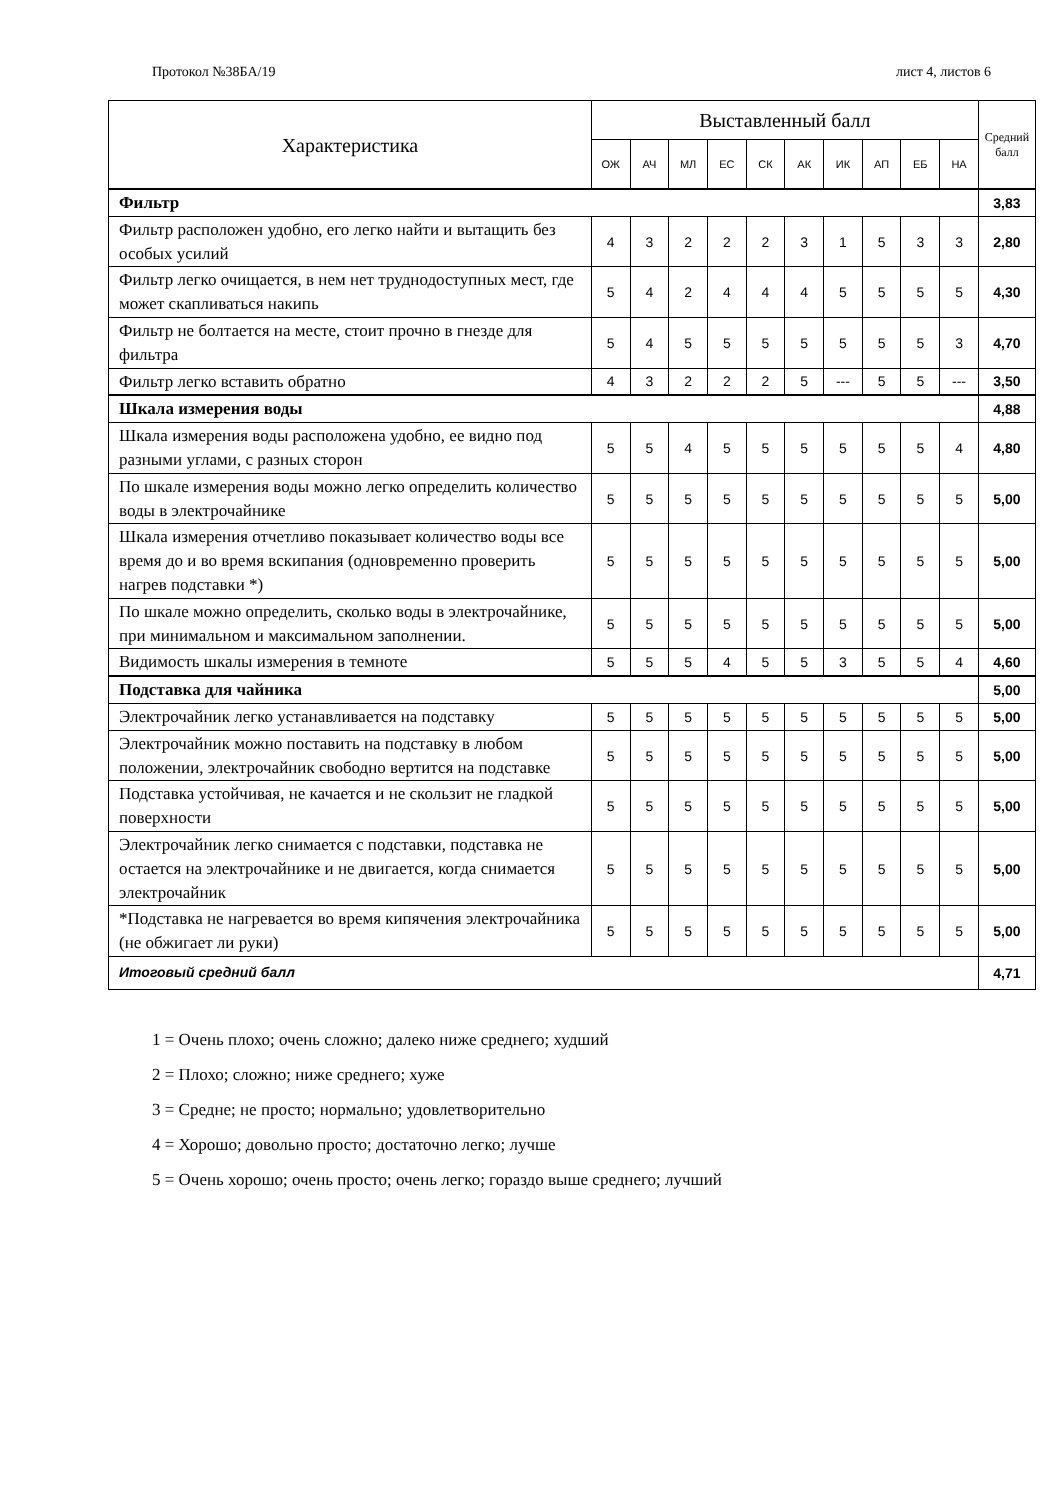Протокол №38БА/19 лист 4, листов 6
| Характеристика | Выставленный балл | | | | | | | | | | Средний балл |
| --- | --- | --- | --- | --- | --- | --- | --- | --- | --- | --- | --- |
| | ОЖ | АЧ | МЛ | ЕС | СК | АК | ИК | АП | ЕБ | НА | |
| Фильтр | | | | | | | | | | | 3,83 |
| Фильтр расположен удобно, его легко найти и вытащить без особых усилий | 4 | 3 | 2 | 2 | 2 | 3 | 1 | 5 | 3 | 3 | 2,80 |
| Фильтр легко очищается, в нем нет труднодоступных мест, где может скапливаться накипь | 5 | 4 | 2 | 4 | 4 | 4 | 5 | 5 | 5 | 5 | 4,30 |
| Фильтр не болтается на месте, стоит прочно в гнезде для фильтра | 5 | 4 | 5 | 5 | 5 | 5 | 5 | 5 | 5 | 3 | 4,70 |
| Фильтр легко вставить обратно | 4 | 3 | 2 | 2 | 2 | 5 | --- | 5 | 5 | --- | 3,50 |
| Шкала измерения воды | | | | | | | | | | | 4,88 |
| Шкала измерения воды расположена удобно, ее видно под разными углами, с разных сторон | 5 | 5 | 4 | 5 | 5 | 5 | 5 | 5 | 5 | 4 | 4,80 |
| По шкале измерения воды можно легко определить количество воды в электрочайнике | 5 | 5 | 5 | 5 | 5 | 5 | 5 | 5 | 5 | 5 | 5,00 |
| Шкала измерения отчетливо показывает количество воды все время до и во время вскипания (одновременно проверить нагрев подставки *) | 5 | 5 | 5 | 5 | 5 | 5 | 5 | 5 | 5 | 5 | 5,00 |
| По шкале можно определить, сколько воды в электрочайнике, при минимальном и максимальном заполнении. | 5 | 5 | 5 | 5 | 5 | 5 | 5 | 5 | 5 | 5 | 5,00 |
| Видимость шкалы измерения в темноте | 5 | 5 | 5 | 4 | 5 | 5 | 3 | 5 | 5 | 4 | 4,60 |
| Подставка для чайника | | | | | | | | | | | 5,00 |
| Электрочайник легко устанавливается на подставку | 5 | 5 | 5 | 5 | 5 | 5 | 5 | 5 | 5 | 5 | 5,00 |
| Электрочайник можно поставить на подставку в любом положении, электрочайник свободно вертится на подставке | 5 | 5 | 5 | 5 | 5 | 5 | 5 | 5 | 5 | 5 | 5,00 |
| Подставка устойчивая, не качается и не скользит не гладкой поверхности | 5 | 5 | 5 | 5 | 5 | 5 | 5 | 5 | 5 | 5 | 5,00 |
| Электрочайник легко снимается с подставки, подставка не остается на электрочайнике и не двигается, когда снимается электрочайник | 5 | 5 | 5 | 5 | 5 | 5 | 5 | 5 | 5 | 5 | 5,00 |
| *Подставка не нагревается во время кипячения электрочайника (не обжигает ли руки) | 5 | 5 | 5 | 5 | 5 | 5 | 5 | 5 | 5 | 5 | 5,00 |
| Итоговый средний балл | | | | | | | | | | | 4,71 |
1 = Очень плохо; очень сложно; далеко ниже среднего; худший
2 = Плохо; сложно; ниже среднего; хуже
3 = Средне; не просто; нормально; удовлетворительно
4 = Хорошо; довольно просто; достаточно легко; лучше
5 = Очень хорошо; очень просто; очень легко; гораздо выше среднего; лучший